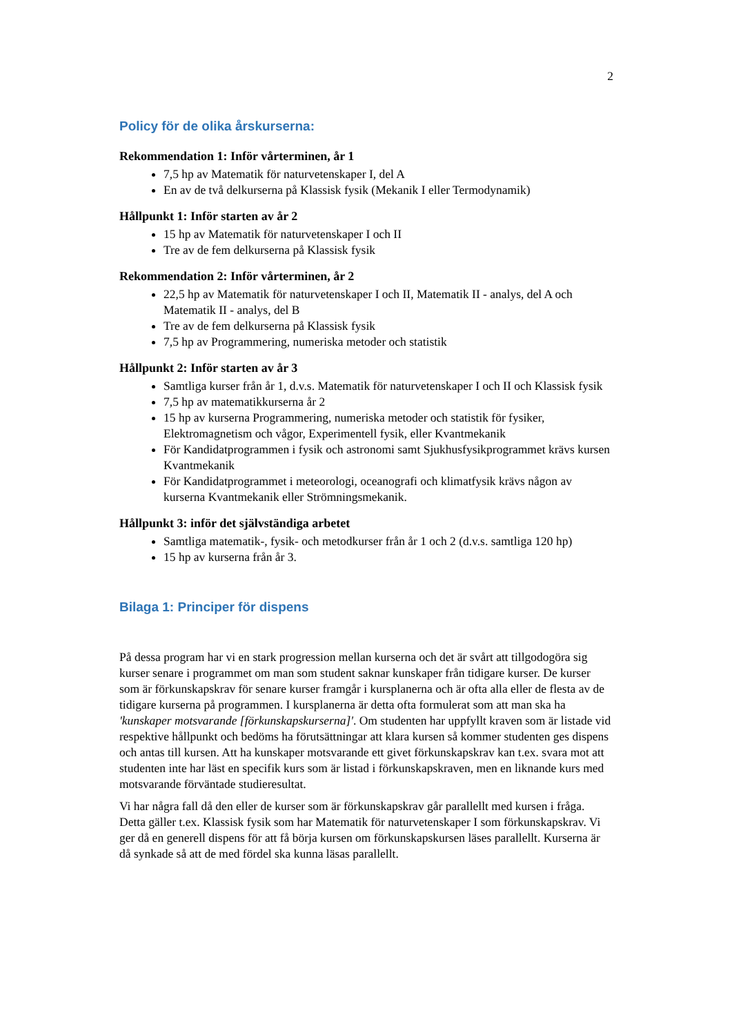2
Policy för de olika årskurserna:
Rekommendation 1: Inför vårterminen, år 1
7,5 hp av Matematik för naturvetenskaper I, del A
En av de två delkurserna på Klassisk fysik (Mekanik I eller Termodynamik)
Hållpunkt 1: Inför starten av år 2
15 hp av Matematik för naturvetenskaper I och II
Tre av de fem delkurserna på Klassisk fysik
Rekommendation 2: Inför vårterminen, år 2
22,5 hp av Matematik för naturvetenskaper I och II, Matematik II - analys, del A och Matematik II - analys, del B
Tre av de fem delkurserna på Klassisk fysik
7,5 hp av Programmering, numeriska metoder och statistik
Hållpunkt 2: Inför starten av år 3
Samtliga kurser från år 1, d.v.s. Matematik för naturvetenskaper I och II och Klassisk fysik
7,5 hp av matematikkurserna år 2
15 hp av kurserna Programmering, numeriska metoder och statistik för fysiker, Elektromagnetism och vågor, Experimentell fysik, eller Kvantmekanik
För Kandidatprogrammen i fysik och astronomi samt Sjukhusfysikprogrammet krävs kursen Kvantmekanik
För Kandidatprogrammet i meteorologi, oceanografi och klimatfysik krävs någon av kurserna Kvantmekanik eller Strömningsmekanik.
Hållpunkt 3: inför det självständiga arbetet
Samtliga matematik-, fysik- och metodkurser från år 1 och 2 (d.v.s. samtliga 120 hp)
15 hp av kurserna från år 3.
Bilaga 1: Principer för dispens
På dessa program har vi en stark progression mellan kurserna och det är svårt att tillgodogöra sig kurser senare i programmet om man som student saknar kunskaper från tidigare kurser. De kurser som är förkunskapskrav för senare kurser framgår i kursplanerna och är ofta alla eller de flesta av de tidigare kurserna på programmen. I kursplanerna är detta ofta formulerat som att man ska ha 'kunskaper motsvarande [förkunskapskurserna]'. Om studenten har uppfyllt kraven som är listade vid respektive hållpunkt och bedöms ha förutsättningar att klara kursen så kommer studenten ges dispens och antas till kursen. Att ha kunskaper motsvarande ett givet förkunskapskrav kan t.ex. svara mot att studenten inte har läst en specifik kurs som är listad i förkunskapskraven, men en liknande kurs med motsvarande förväntade studieresultat.
Vi har några fall då den eller de kurser som är förkunskapskrav går parallellt med kursen i fråga. Detta gäller t.ex. Klassisk fysik som har Matematik för naturvetenskaper I som förkunskapskrav. Vi ger då en generell dispens för att få börja kursen om förkunskapskursen läses parallellt. Kurserna är då synkade så att de med fördel ska kunna läsas parallellt.